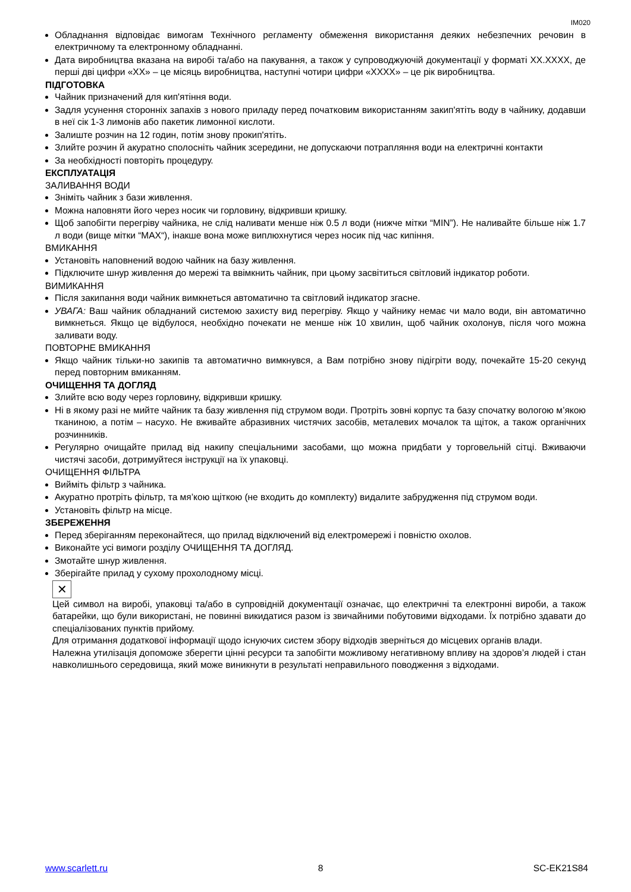IM020
Обладнання відповідає вимогам Технічного регламенту обмеження використання деяких небезпечних речовин в електричному та електронному обладнанні.
Дата виробництва вказана на виробі та/або на пакування, а також у супроводжуючій документації у форматі XX.XXXX, де перші дві цифри «XX» – це місяць виробництва, наступні чотири цифри «XXXX» – це рік виробництва.
ПІДГОТОВКА
Чайник призначений для кип'ятіння води.
Задля усунення сторонніх запахів з нового приладу перед початковим використанням закип'ятіть воду в чайнику, додавши в неї сік 1-3 лимонів або пакетик лимонної кислоти.
Залиште розчин на 12 годин, потім знову прокип'ятіть.
Злийте розчин й акуратно сполосніть чайник зсередини, не допускаючи потрапляння води на електричні контакти
За необхідності повторіть процедуру.
ЕКСПЛУАТАЦІЯ
ЗАЛИВАННЯ ВОДИ
Зніміть чайник з бази живлення.
Можна наповняти його через носик чи горловину, відкривши кришку.
Щоб запобігти перегріву чайника, не слід наливати менше ніж 0.5 л води (нижче мітки “MIN”). Не наливайте більше ніж 1.7 л води (вище мітки “MAX“), інакше вона може виплюхнутися через носик під час кипіння.
ВМИКАННЯ
Установіть наповнений водою чайник на базу живлення.
Підключите шнур живлення до мережі та ввімкнить чайник, при цьому засвітиться світловий індикатор роботи.
ВИМИКАННЯ
Після закипання води чайник вимкнеться автоматично та світловий індикатор згасне.
УВАГА: Ваш чайник обладнаний системою захисту вид перегріву. Якщо у чайнику немає чи мало води, він автоматично вимкнеться. Якщо це відбулося, необхідно почекати не менше ніж 10 хвилин, щоб чайник охолонув, після чого можна заливати воду.
ПОВТОРНЕ ВМИКАННЯ
Якщо чайник тільки-но закипів та автоматично вимкнувся, а Вам потрібно знову підігріти воду, почекайте 15-20 секунд перед повторним вмиканням.
ОЧИЩЕННЯ ТА ДОГЛЯД
Злийте всю воду через горловину, відкривши кришку.
Ні в якому разі не мийте чайник та базу живлення під струмом води. Протріть зовні корпус та базу спочатку вологою м’якою тканиною, а потім – насухо. Не вживайте абразивних чистячих засобів, металевих мочалок та щіток, а також органічних розчинників.
Регулярно очищайте прилад від накипу спеціальними засобами, що можна придбати у торговельній сітці. Вживаючи чистячі засоби, дотримуйтеся інструкції на їх упаковці.
ОЧИЩЕННЯ ФІЛЬТРА
Вийміть фільтр з чайника.
Акуратно протріть фільтр, та мя’кою щіткою (не входить до комплекту) видалите забрудження під струмом води.
Установіть фільтр на місце.
ЗБЕРЕЖЕННЯ
Перед зберіганням переконайтеся, що прилад відключений від електромережі і повністю охолов.
Виконайте усі вимоги розділу ОЧИЩЕННЯ ТА ДОГЛЯД.
Змотайте шнур живлення.
Зберігайте прилад у сухому прохолодному місці.
✕
Цей символ на виробі, упаковці та/або в супровідній документації означає, що електричні та електронні вироби, а також батарейки, що були використані, не повинні викидатися разом із звичайними побутовими відходами. Їх потрібно здавати до спеціалізованих пунктів прийому.
Для отримання додаткової інформації щодо існуючих систем збору відходів зверніться до місцевих органів влади.
Належна утилізація допоможе зберегти цінні ресурси та запобігти можливому негативному впливу на здоров’я людей і стан навколишнього середовища, який може виникнути в результаті неправильного поводження з відходами.
www.scarlett.ru 8 SC-EK21S84